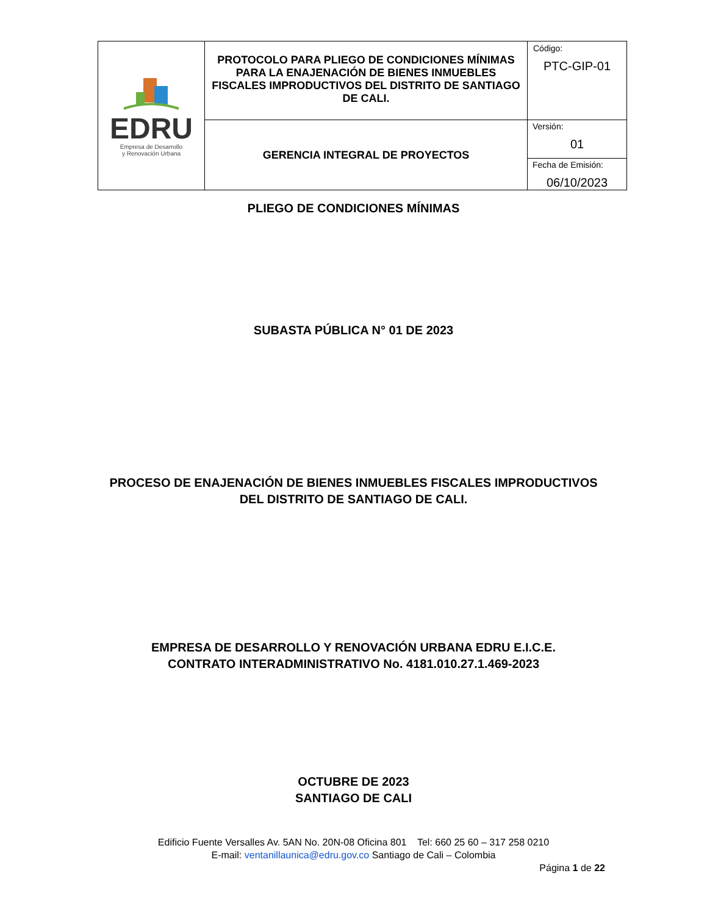| EDRU Empresa de Desarrollo y Renovación Urbana | PROTOCOLO PARA PLIEGO DE CONDICIONES MÍNIMAS PARA LA ENAJENACIÓN DE BIENES INMUEBLES FISCALES IMPRODUCTIVOS DEL DISTRITO DE SANTIAGO DE CALI. | Código: PTC-GIP-01 |
| | GERENCIA INTEGRAL DE PROYECTOS | Versión: 01 Fecha de Emisión: 06/10/2023 |
PLIEGO DE CONDICIONES MÍNIMAS
SUBASTA PÚBLICA N° 01 DE 2023
PROCESO DE ENAJENACIÓN DE BIENES INMUEBLES FISCALES IMPRODUCTIVOS
DEL DISTRITO DE SANTIAGO DE CALI.
EMPRESA DE DESARROLLO Y RENOVACIÓN URBANA EDRU E.I.C.E.
CONTRATO INTERADMINISTRATIVO No. 4181.010.27.1.469-2023
OCTUBRE DE 2023
SANTIAGO DE CALI
Edificio Fuente Versalles Av. 5AN No. 20N-08 Oficina 801 Tel: 660 25 60 – 317 258 0210
E-mail: ventanillaunica@edru.gov.co Santiago de Cali – Colombia
Página 1 de 22